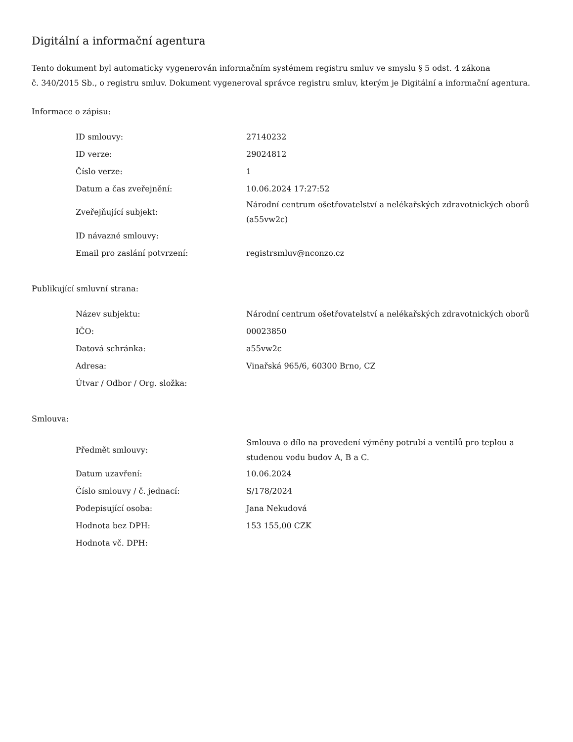Digitální a informační agentura
Tento dokument byl automaticky vygenerován informačním systémem registru smluv ve smyslu § 5 odst. 4 zákona
č. 340/2015 Sb., o registru smluv. Dokument vygeneroval správce registru smluv, kterým je Digitální a informační agentura.
Informace o zápisu:
| ID smlouvy: | 27140232 |
| ID verze: | 29024812 |
| Číslo verze: | 1 |
| Datum a čas zveřejnění: | 10.06.2024 17:27:52 |
| Zveřejňující subjekt: | Národní centrum ošetřovatelství a nelékařských zdravotnických oborů (a55vw2c) |
| ID návazné smlouvy: | |
| Email pro zaslání potvrzení: | registrsmluv@nconzo.cz |
Publikující smluvní strana:
| Název subjektu: | Národní centrum ošetřovatelství a nelékařských zdravotnických oborů |
| IČO: | 00023850 |
| Datová schránka: | a55vw2c |
| Adresa: | Vinařská 965/6, 60300 Brno, CZ |
| Útvar / Odbor / Org. složka: | |
Smlouva:
| Předmět smlouvy: | Smlouva o dílo na provedení výměny potrubí a ventilů pro teplou a studenou vodu budov A, B a C. |
| Datum uzavření: | 10.06.2024 |
| Číslo smlouvy / č. jednací: | S/178/2024 |
| Podepisující osoba: | Jana Nekudová |
| Hodnota bez DPH: | 153 155,00 CZK |
| Hodnota vč. DPH: | |